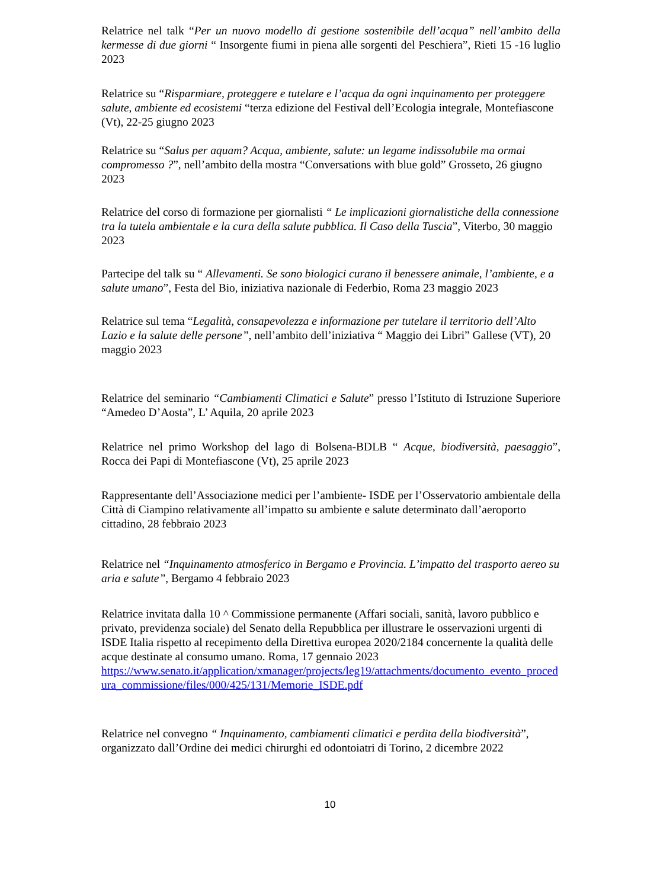Relatrice nel talk “Per un nuovo modello di gestione sostenibile dell’acqua” nell’ambito della kermesse di due giorni “ Insorgente fiumi in piena alle sorgenti del Peschiera”, Rieti 15 -16 luglio 2023
Relatrice su “Risparmiare, proteggere e tutelare e l’acqua da ogni inquinamento per proteggere salute, ambiente ed ecosistemi “terza edizione del Festival dell’Ecologia integrale, Montefiascone (Vt), 22-25 giugno 2023
Relatrice su “Salus per aquam? Acqua, ambiente, salute: un legame indissolubile ma ormai compromesso ?”, nell’ambito della mostra “Conversations with blue gold” Grosseto, 26 giugno 2023
Relatrice del corso di formazione per giornalisti “ Le implicazioni giornalistiche della connessione tra la tutela ambientale e la cura della salute pubblica. Il Caso della Tuscia”, Viterbo, 30 maggio 2023
Partecipe del talk su “ Allevamenti. Se sono biologici curano il benessere animale, l’ambiente, e a salute umano”, Festa del Bio, iniziativa nazionale di Federbio, Roma 23 maggio 2023
Relatrice sul tema “Legalità, consapevolezza e informazione per tutelare il territorio dell’Alto Lazio e la salute delle persone”, nell’ambito dell’iniziativa “ Maggio dei Libri” Gallese (VT), 20 maggio 2023
Relatrice del seminario “Cambiamenti Climatici e Salute” presso l’Istituto di Istruzione Superiore “Amedeo D’Aosta”, L’ Aquila, 20 aprile 2023
Relatrice nel primo Workshop del lago di Bolsena-BDLB “ Acque, biodiversità, paesaggio”, Rocca dei Papi di Montefiascone (Vt), 25 aprile 2023
Rappresentante dell’Associazione medici per l’ambiente- ISDE per l’Osservatorio ambientale della Città di Ciampino relativamente all’impatto su ambiente e salute determinato dall’aeroporto cittadino, 28 febbraio 2023
Relatrice nel “Inquinamento atmosferico in Bergamo e Provincia. L’impatto del trasporto aereo su aria e salute”, Bergamo 4 febbraio 2023
Relatrice invitata dalla 10 ^ Commissione permanente (Affari sociali, sanità, lavoro pubblico e privato, previdenza sociale) del Senato della Repubblica per illustrare le osservazioni urgenti di ISDE Italia rispetto al recepimento della Direttiva europea 2020/2184 concernente la qualità delle acque destinate al consumo umano. Roma, 17 gennaio 2023
https://www.senato.it/application/xmanager/projects/leg19/attachments/documento_evento_procedura_commissione/files/000/425/131/Memorie_ISDE.pdf
Relatrice nel convegno “ Inquinamento, cambiamenti climatici e perdita della biodiversità”, organizzato dall’Ordine dei medici chirurghi ed odontoiatri di Torino, 2 dicembre 2022
10